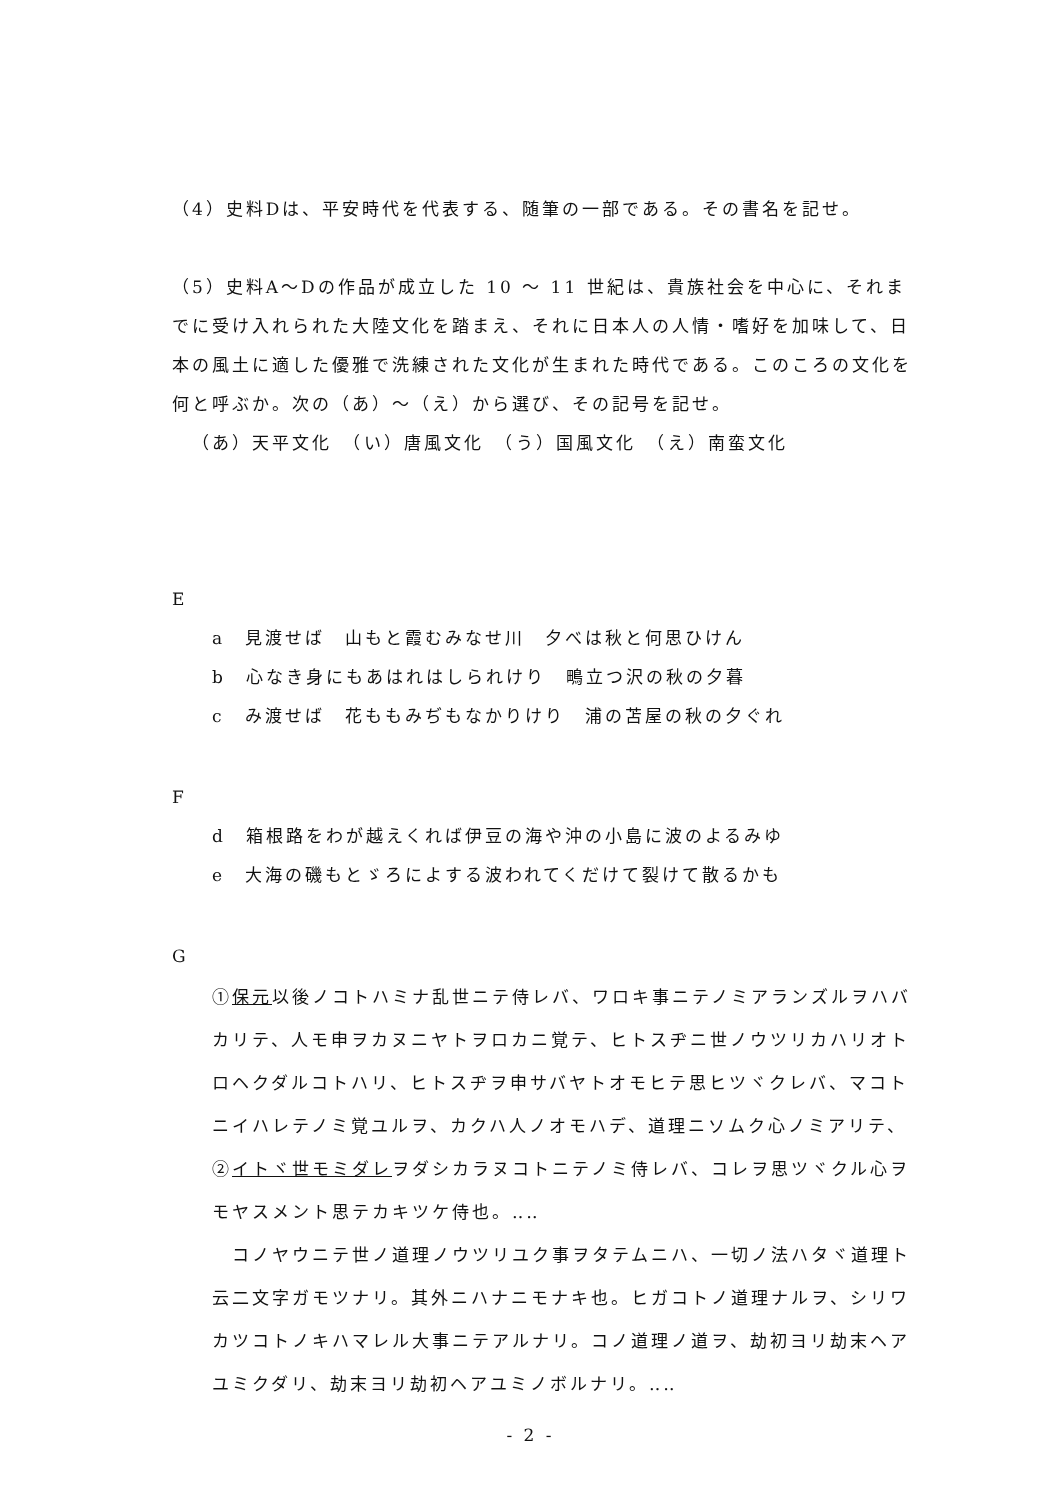（4）史料Dは、平安時代を代表する、随筆の一部である。その書名を記せ。
（5）史料A～Dの作品が成立した 10 ～ 11 世紀は、貴族社会を中心に、それまでに受け入れられた大陸文化を踏まえ、それに日本人の人情・嗜好を加味して、日本の風土に適した優雅で洗練された文化が生まれた時代である。このころの文化を何と呼ぶか。次の（あ）～（え）から選び、その記号を記せ。
（あ）天平文化　（い）唐風文化　（う）国風文化　（え）南蛮文化
E
a　見渡せば　山もと霞むみなせ川　夕べは秋と何思ひけん
b　心なき身にもあはれはしられけり　鴫立つ沢の秋の夕暮
c　み渡せば　花ももみぢもなかりけり　浦の苫屋の秋の夕ぐれ
F
d　箱根路をわが越えくれば伊豆の海や沖の小島に波のよるみゆ
e　大海の磯もとゞろによする波われてくだけて裂けて散るかも
G
①保元以後ノコトハミナ乱世ニテ侍レバ、ワロキ事ニテノミアランズルヲハバカリテ、人モ申ヲカヌニヤトヲロカニ覚テ、ヒトスヂニ世ノウツリカハリオトロヘクダルコトハリ、ヒトスヂヲ申サバヤトオモヒテ思ヒツヾクレバ、マコトニイハレテノミ覚ユルヲ、カクハ人ノオモハデ、道理ニソムク心ノミアリテ、②イトヾ世モミダレヲダシカラヌコトニテノミ侍レバ、コレヲ思ツヾクル心ヲモヤスメント思テカキツケ侍也。‥‥
　コノヤウニテ世ノ道理ノウツリユク事ヲタテムニハ、一切ノ法ハタヾ道理ト云二文字ガモツナリ。其外ニハナニモナキ也。ヒガコトノ道理ナルヲ、シリワカツコトノキハマレル大事ニテアルナリ。コノ道理ノ道ヲ、劫初ヨリ劫末ヘアユミクダリ、劫末ヨリ劫初ヘアユミノボルナリ。‥‥
- 2 -